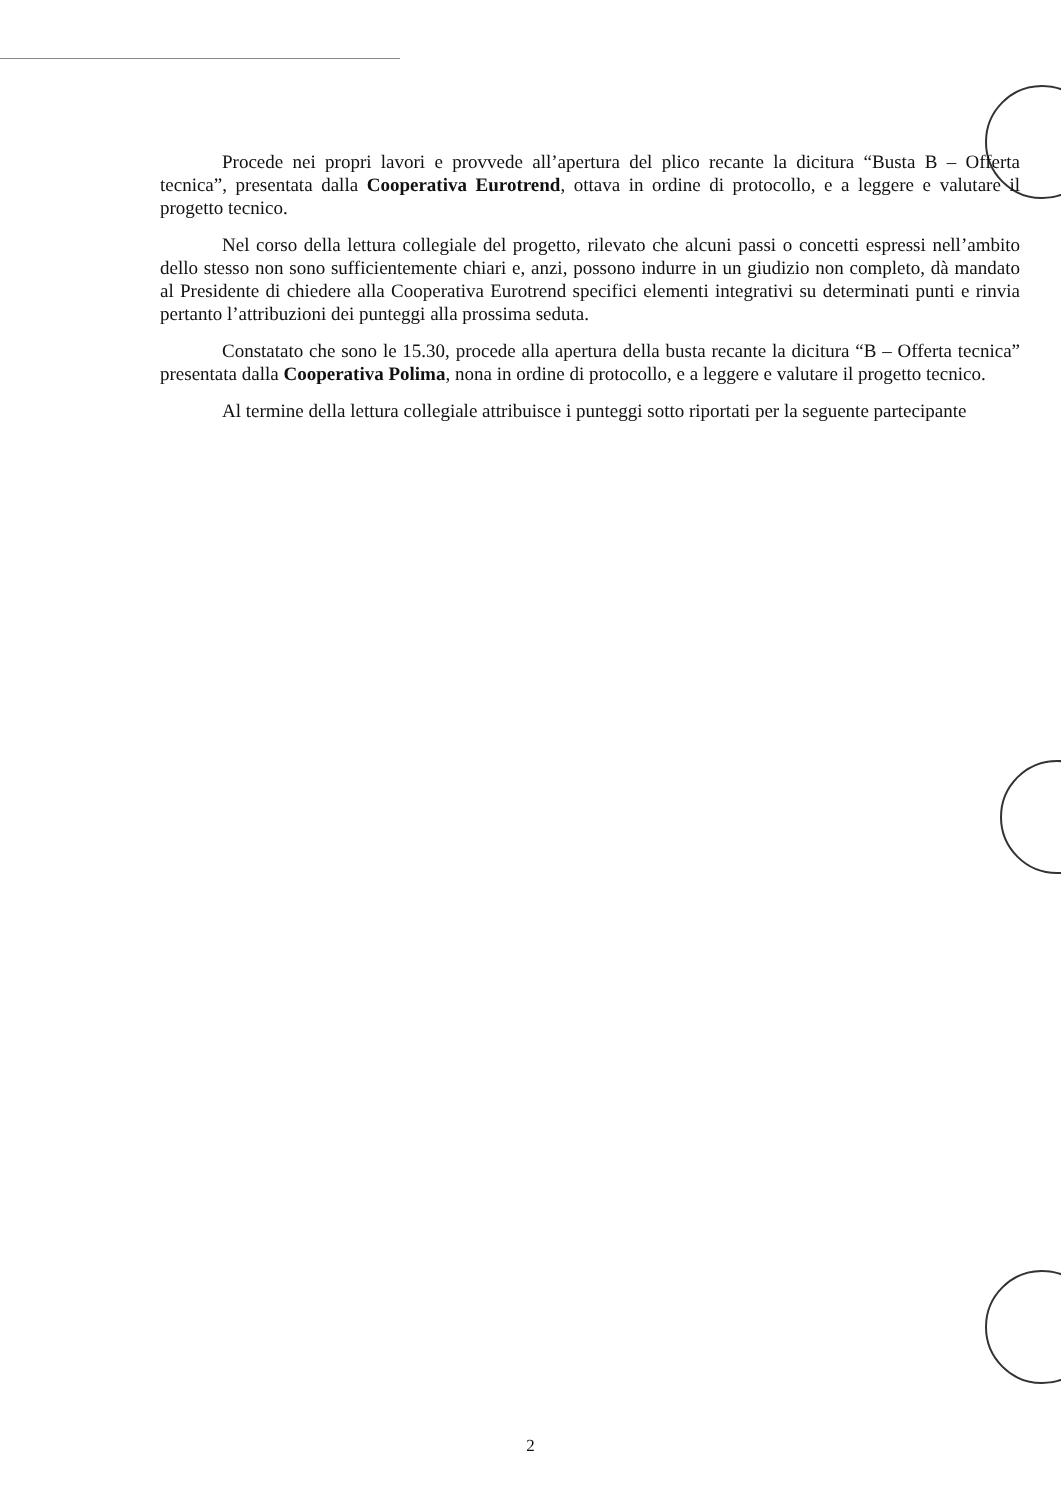Procede nei propri lavori e provvede all’apertura del plico recante la dicitura “Busta B – Offerta tecnica”, presentata dalla Cooperativa Eurotrend, ottava in ordine di protocollo, e a leggere e valutare il progetto tecnico.
Nel corso della lettura collegiale del progetto, rilevato che alcuni passi o concetti espressi nell’ambito dello stesso non sono sufficientemente chiari e, anzi, possono indurre in un giudizio non completo, dà mandato al Presidente di chiedere alla Cooperativa Eurotrend specifici elementi integrativi su determinati punti e rinvia pertanto l’attribuzioni dei punteggi alla prossima seduta.
Constatato che sono le 15.30, procede alla apertura della busta recante la dicitura “B – Offerta tecnica” presentata dalla Cooperativa Polima, nona in ordine di protocollo, e a leggere e valutare il progetto tecnico.
Al termine della lettura collegiale attribuisce i punteggi sotto riportati per la seguente partecipante
2